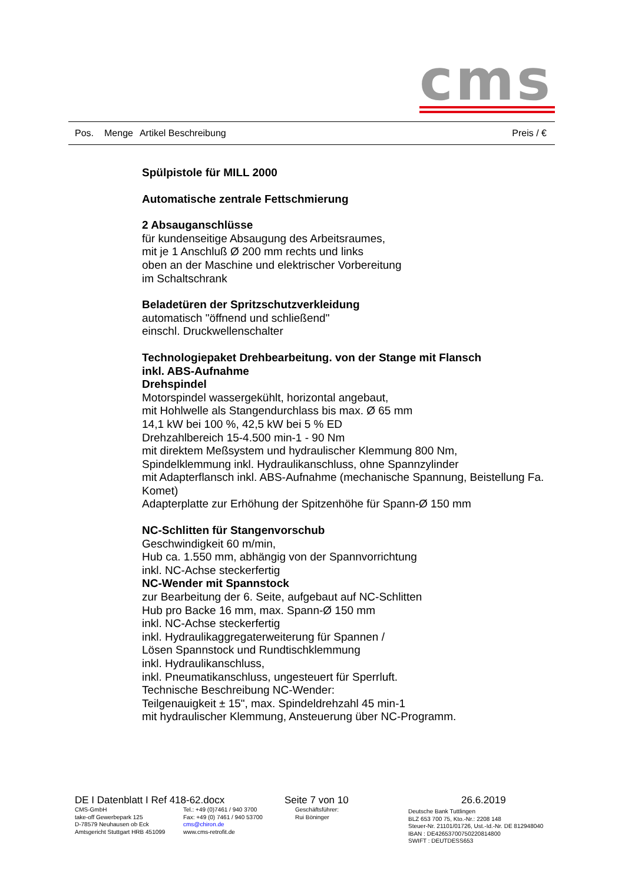cms
Pos. Menge Artikel Beschreibung Preis / €
Spülpistole für MILL 2000
Automatische zentrale Fettschmierung
2 Absauganschlüsse
für kundenseitige Absaugung des Arbeitsraumes,
mit je 1 Anschluß Ø 200 mm rechts und links
oben an der Maschine und elektrischer Vorbereitung
im Schaltschrank
Beladetüren der Spritzschutzverkleidung
automatisch "öffnend und schließend"
einschl. Druckwellenschalter
Technologiepaket Drehbearbeitung. von der Stange mit Flansch
inkl. ABS-Aufnahme
Drehspindel
Motorspindel wassergekühlt, horizontal angebaut,
mit Hohlwelle als Stangendurchlass bis max. Ø 65 mm
14,1 kW bei 100 %, 42,5 kW bei 5 % ED
Drehzahlbereich 15-4.500 min-1 - 90 Nm
mit direktem Meßsystem und hydraulischer Klemmung 800 Nm,
Spindelklemmung inkl. Hydraulikanschluss, ohne Spannzylinder
mit Adapterflansch inkl. ABS-Aufnahme (mechanische Spannung, Beistellung Fa. Komet)
Adapterplatte zur Erhöhung der Spitzenhöhe für Spann-Ø 150 mm
NC-Schlitten für Stangenvorschub
Geschwindigkeit 60 m/min,
Hub ca. 1.550 mm, abhängig von der Spannvorrichtung
inkl. NC-Achse steckerfertig
NC-Wender mit Spannstock
zur Bearbeitung der 6. Seite, aufgebaut auf NC-Schlitten
Hub pro Backe 16 mm, max. Spann-Ø 150 mm
inkl. NC-Achse steckerfertig
inkl. Hydraulikaggregaterweiterung für Spannen /
Lösen Spannstock und Rundtischklemmung
inkl. Hydraulikanschluss,
inkl. Pneumatikanschluss, ungesteuert für Sperrluft.
Technische Beschreibung NC-Wender:
Teilgenauigkeit ± 15", max. Spindeldrehzahl 45 min-1
mit hydraulischer Klemmung, Ansteuerung über NC-Programm.
DE I Datenblatt I Ref 418-62.docx Seite 7 von 10 26.6.2019
CMS-GmbH
take-off Gewerbepark 125
D-78579 Neuhausen ob Eck
Amtsgericht Stuttgart HRB 451099
Tel.: +49 (0)7461 / 940 3700
Fax: +49 (0) 7461 / 940 53700
cms@chiron.de
www.cms-retrofit.de
Geschäftsführer:
Rui Böninger
Deutsche Bank Tuttlingen
BLZ 653 700 75, Kto.-Nr.: 2208 148
Steuer-Nr. 21101/01726, Ust.-Id.-Nr. DE 812948040
IBAN : DE42653700750220814800
SWIFT : DEUTDESS653